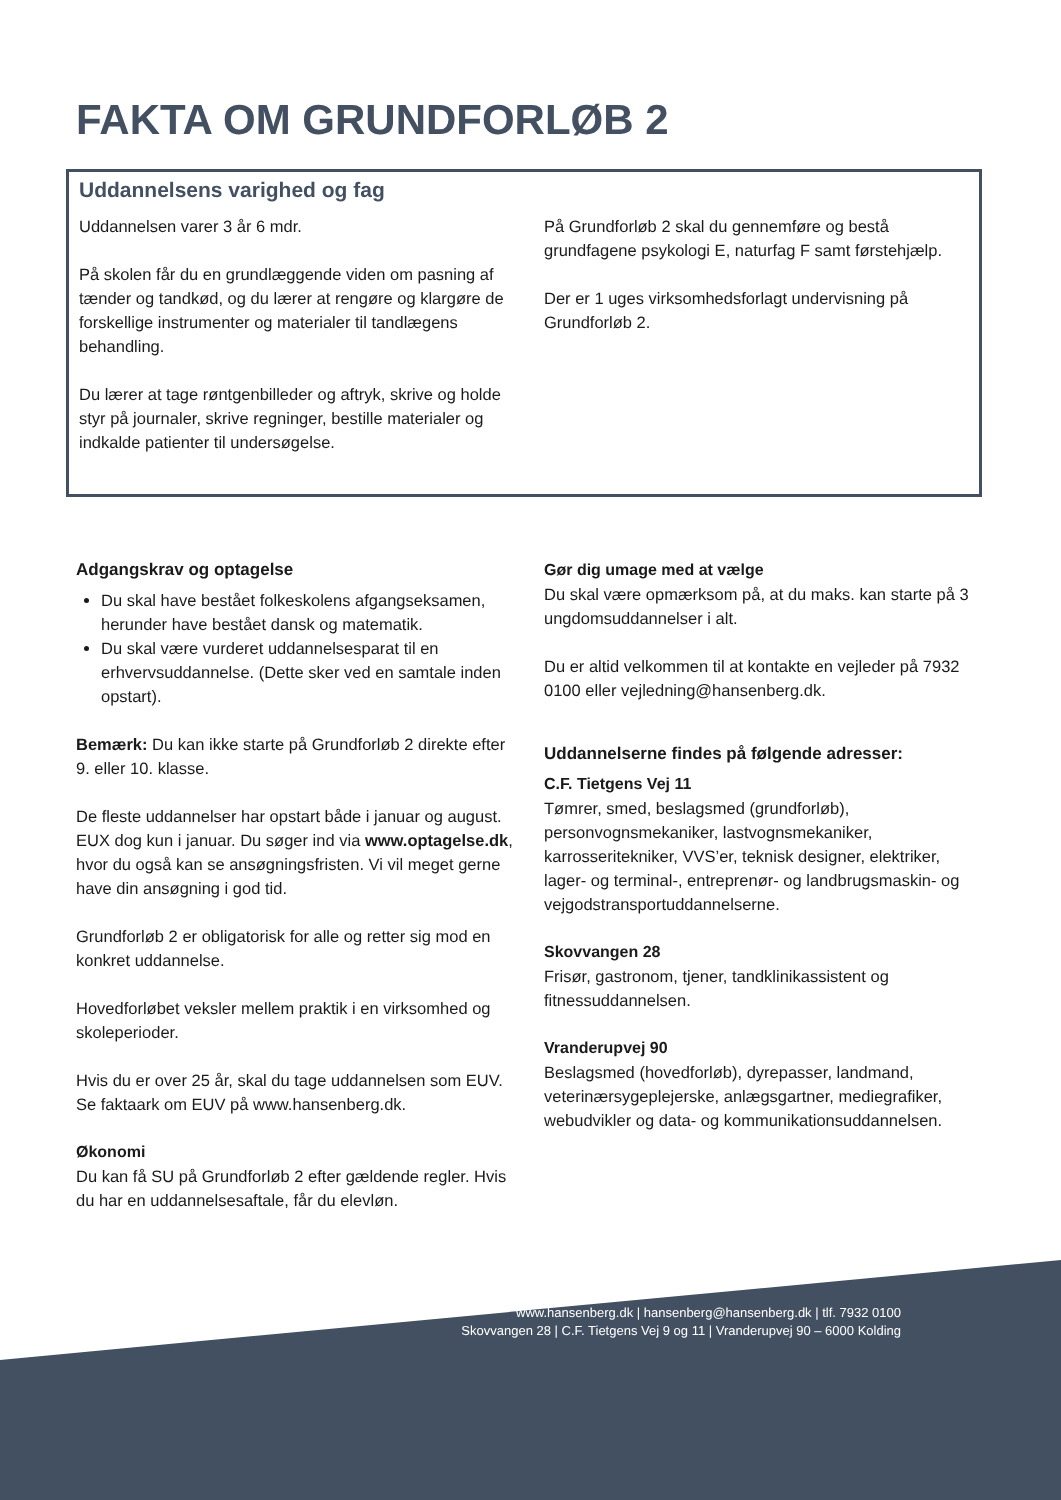FAKTA OM GRUNDFORLØB 2
Uddannelsens varighed og fag
Uddannelsen varer 3 år 6 mdr.
På skolen får du en grundlæggende viden om pasning af tænder og tandkød, og du lærer at rengøre og klargøre de forskellige instrumenter og materialer til tandlægens behandling.
Du lærer at tage røntgenbilleder og aftryk, skrive og holde styr på journaler, skrive regninger, bestille materialer og indkalde patienter til undersøgelse.
På Grundforløb 2 skal du gennemføre og bestå grundfagene psykologi E, naturfag F samt førstehjælp.
Der er 1 uges virksomhedsforlagt undervisning på Grundforløb 2.
Adgangskrav og optagelse
Du skal have bestået folkeskolens afgangseksamen, herunder have bestået dansk og matematik.
Du skal være vurderet uddannelsesparat til en erhvervsuddannelse. (Dette sker ved en samtale inden opstart).
Bemærk: Du kan ikke starte på Grundforløb 2 direkte efter 9. eller 10. klasse.
De fleste uddannelser har opstart både i januar og august. EUX dog kun i januar. Du søger ind via www.optagelse.dk, hvor du også kan se ansøgningsfristen. Vi vil meget gerne have din ansøgning i god tid.
Grundforløb 2 er obligatorisk for alle og retter sig mod en konkret uddannelse.
Hovedforløbet veksler mellem praktik i en virksomhed og skoleperioder.
Hvis du er over 25 år, skal du tage uddannelsen som EUV. Se faktaark om EUV på www.hansenberg.dk.
Økonomi
Du kan få SU på Grundforløb 2 efter gældende regler. Hvis du har en uddannelsesaftale, får du elevløn.
Gør dig umage med at vælge
Du skal være opmærksom på, at du maks. kan starte på 3 ungdomsuddannelser i alt.
Du er altid velkommen til at kontakte en vejleder på 7932 0100 eller vejledning@hansenberg.dk.
Uddannelserne findes på følgende adresser:
C.F. Tietgens Vej 11
Tømrer, smed, beslagsmed (grundforløb), personvognsmekaniker, lastvognsmekaniker, karrosseritekniker, VVS’er, teknisk designer, elektriker, lager- og terminal-, entreprenør- og landbrugsmaskin- og vejgodstransportuddannelserne.
Skovvangen 28
Frisør, gastronom, tjener, tandklinikassistent og fitnessuddannelsen.
Vranderupvej 90
Beslagsmed (hovedforløb), dyrepasser, landmand, veterinærsygeplejerske, anlægsgartner, mediegrafiker, webudvikler og data- og kommunikationsuddannelsen.
www.hansenberg.dk | hansenberg@hansenberg.dk | tlf. 7932 0100
Skovvangen 28 | C.F. Tietgens Vej 9 og 11 | Vranderupvej 90 – 6000 Kolding